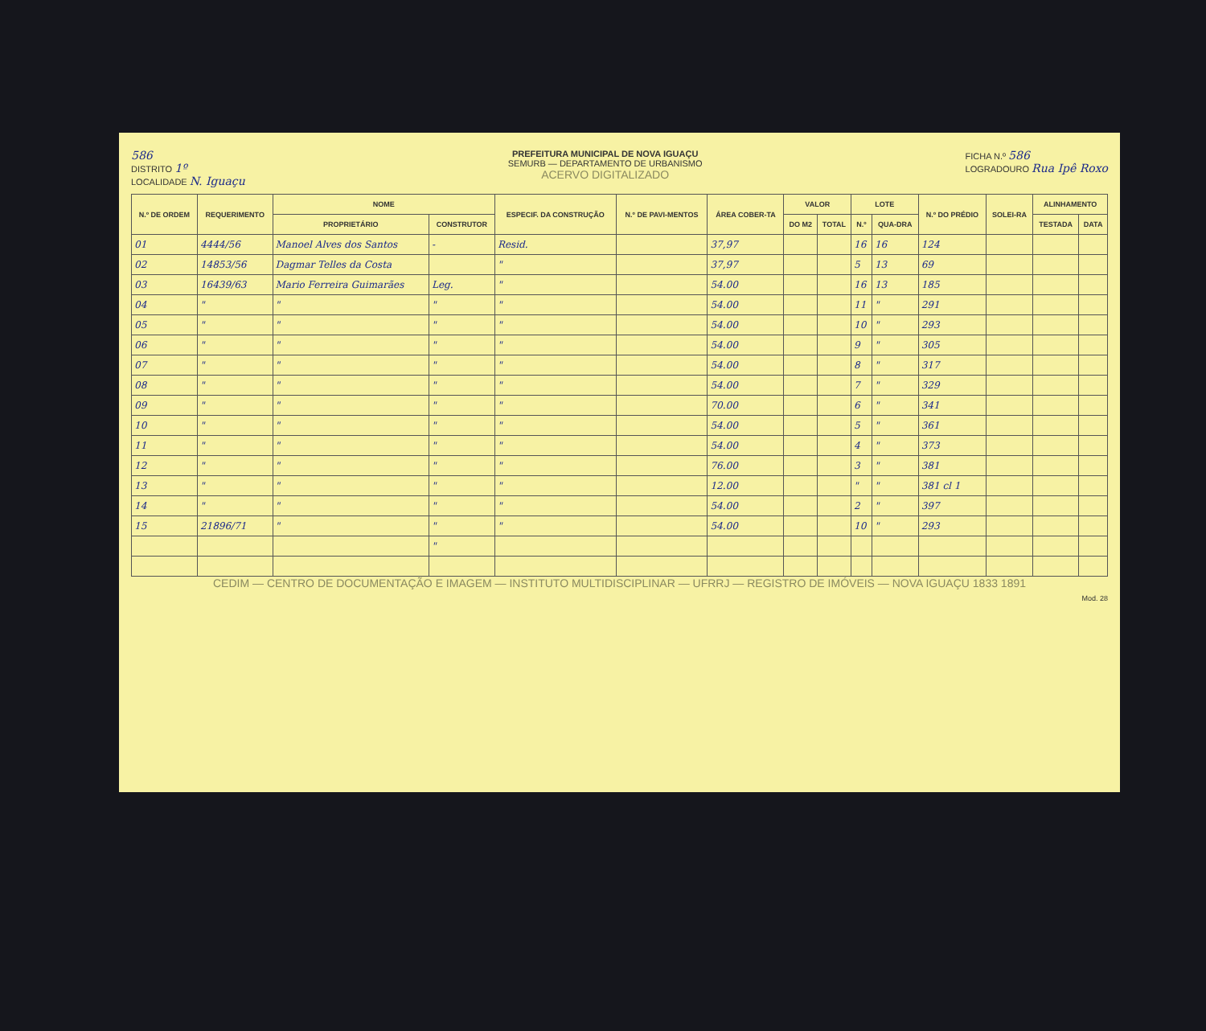586
DISTRITO 1º
LOCALIDADE N. Iguaçu
PREFEITURA MUNICIPAL DE NOVA IGUAÇU
SEMURB — DEPARTAMENTO DE URBANISMO
ACERVO DIGITALIZADO
FICHA N.º 586
LOGRADOURO Rua Ipê Roxo
| N.º DE ORDEM | REQUERIMENTO | NOME | | ESPECIF. DA CONSTRUÇÃO | N.º DE PAVI-MENTOS | ÁREA COBER-TA | VALOR | | LOTE | | N.º DO PRÉDIO | SOLEI-RA | ALINHAMENTO | |
| --- | --- | --- | --- | --- | --- | --- | --- | --- | --- | --- | --- | --- | --- | --- |
| | | PROPRIETÁRIO | CONSTRUTOR | | | | DO M2 | TOTAL | N.º | QUA-DRA | | | TESTADA | DATA |
| 01 | 4444/56 | Manoel Alves dos Santos | - | Resid. | | 37,97 | | | 16 | 16 | 124 | | | |
| 02 | 14853/56 | Dagmar Telles da Costa | | " | | 37,97 | | | 5 | 13 | 69 | | | |
| 03 | 16439/63 | Mario Ferreira Guimarães | Leg. | " | | 54.00 | | | 16 | 13 | 185 | | | |
| 04 | " | " | " | " | | 54.00 | | | 11 | " | 291 | | | |
| 05 | " | " | " | " | | 54.00 | | | 10 | " | 293 | | | |
| 06 | " | " | " | " | | 54.00 | | | 9 | " | 305 | | | |
| 07 | " | " | " | " | | 54.00 | | | 8 | " | 317 | | | |
| 08 | " | " | " | " | | 54.00 | | | 7 | " | 329 | | | |
| 09 | " | " | " | " | | 70.00 | | | 6 | " | 341 | | | |
| 10 | " | " | " | " | | 54.00 | | | 5 | " | 361 | | | |
| 11 | " | " | " | " | | 54.00 | | | 4 | " | 373 | | | |
| 12 | " | " | " | " | | 76.00 | | | 3 | " | 381 | | | |
| 13 | " | " | " | " | | 12.00 | | | " | " | 381 cl 1 | | | |
| 14 | " | " | " | " | | 54.00 | | | 2 | " | 397 | | | |
| 15 | 21896/71 | " | " | " | | 54.00 | | | 10 | " | 293 | | | |
| | | | " | | | | | | | | | | | |
CEDIM — CENTRO DE DOCUMENTAÇÃO E IMAGEM — INSTITUTO MULTIDISCIPLINAR — UFRRJ — REGISTRO DE IMÓVEIS — NOVA IGUAÇU 1833 1891
Mod. 28